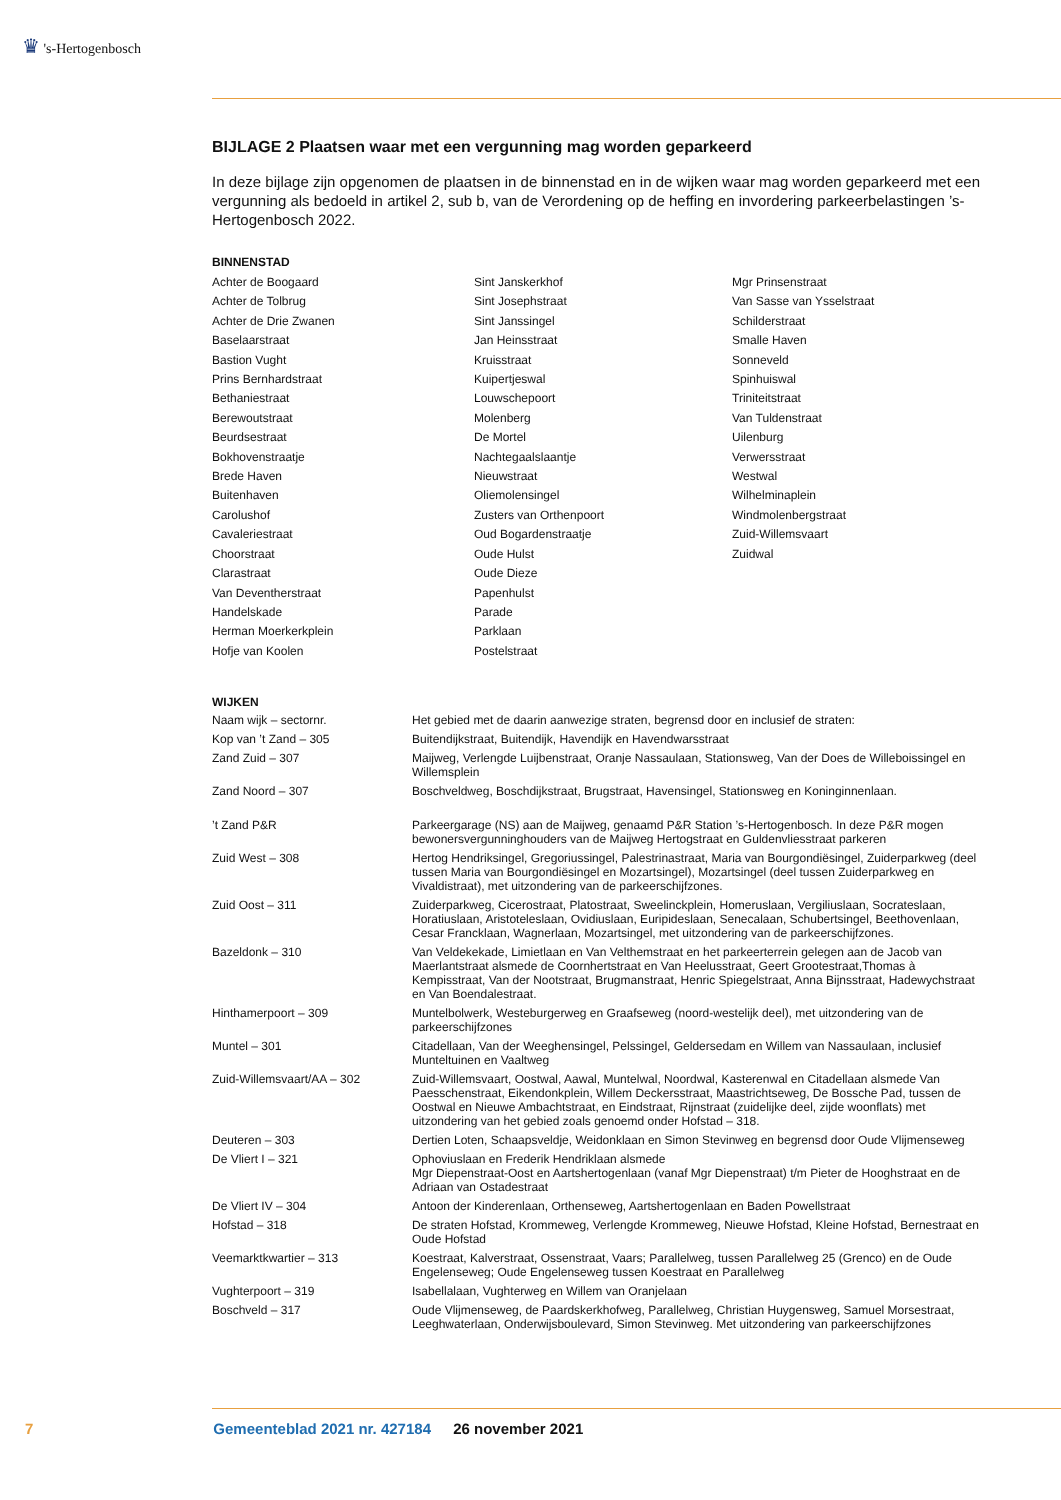♛ 's-Hertogenbosch
BIJLAGE 2 Plaatsen waar met een vergunning mag worden geparkeerd
In deze bijlage zijn opgenomen de plaatsen in de binnenstad en in de wijken waar mag worden geparkeerd met een vergunning als bedoeld in artikel 2, sub b, van de Verordening op de heffing en invordering parkeerbelastingen ’s-Hertogenbosch 2022.
BINNENSTAD
Achter de Boogaard
Achter de Tolbrug
Achter de Drie Zwanen
Baselaarstraat
Bastion Vught
Prins Bernhardstraat
Bethaniestraat
Berewoutstraat
Beurdsestraat
Bokhovenstraatje
Brede Haven
Buitenhaven
Carolushof
Cavaleriestraat
Choorstraat
Clarastraat
Van Deventherstraat
Handelskade
Herman Moerkerkplein
Hofje van Koolen
Sint Janskerkhof
Sint Josephstraat
Sint Janssingel
Jan Heinsstraat
Kruisstraat
Kuipertjeswal
Louwschepoort
Molenberg
De Mortel
Nachtegaalslaantje
Nieuwstraat
Oliemolensingel
Zusters van Orthenpoort
Oud Bogardenstraatje
Oude Hulst
Oude Dieze
Papenhulst
Parade
Parklaan
Postelstraat
Mgr Prinsenstraat
Van Sasse van Ysselstraat
Schilderstraat
Smalle Haven
Sonneveld
Spinhuiswal
Triniteitstraat
Van Tuldenstraat
Uilenburg
Verwersstraat
Westwal
Wilhelminaplein
Windmolenbergstraat
Zuid-Willemsvaart
Zuidwal
WIJKEN
| Naam wijk – sectornr. | Het gebied met de daarin aanwezige straten, begrensd door en inclusief de straten: |
| Kop van ’t Zand – 305 | Buitendijkstraat, Buitendijk, Havendijk en Havendwarsstraat |
| Zand Zuid – 307 | Maijweg, Verlengde Luijbenstraat, Oranje Nassaulaan, Stationsweg, Van der Does de Willeboissingel en Willemsplein |
| Zand Noord – 307 | Boschveldweg, Boschdijkstraat, Brugstraat, Havensingel, Stationsweg en Koninginnenlaan. |
| ’t Zand P&R | Parkeergarage (NS) aan de Maijweg, genaamd P&R Station ’s-Hertogenbosch. In deze P&R mogen bewonersvergunninghouders van de Maijweg Hertogstraat en Guldenvliesstraat parkeren |
| Zuid West – 308 | Hertog Hendriksingel, Gregoriussingel, Palestrinastraat, Maria van Bourgondiësingel, Zuiderparkweg (deel tussen Maria van Bourgondiësingel en Mozartsingel), Mozartsingel (deel tussen Zuiderparkweg en Vivaldistraat), met uitzondering van de parkeerschijfzones. |
| Zuid Oost – 311 | Zuiderparkweg, Cicerostraat, Platostraat, Sweelinckplein, Homeruslaan, Vergiliuslaan, Socrateslaan, Horatiuslaan, Aristoteleslaan, Ovidiuslaan, Euripideslaan, Senecalaan, Schubertsingel, Beethovenlaan, Cesar Francklaan, Wagnerlaan, Mozartsingel, met uitzondering van de parkeerschijfzones. |
| Bazeldonk – 310 | Van Veldekekade, Limietlaan en Van Velthemstraat en het parkeerterrein gelegen aan de Jacob van Maerlantstraat alsmede de Coornhertstraat en Van Heelusstraat, Geert Grootestraat,Thomas à Kempisstraat, Van der Nootstraat, Brugmanstraat, Henric Spiegelstraat, Anna Bijnsstraat, Hadewychstraat en Van Boendalestraat. |
| Hinthamerpoort – 309 | Muntelbolwerk, Westeburgerweg en Graafseweg (noord-westelijk deel), met uitzondering van de parkeerschijfzones |
| Muntel – 301 | Citadellaan, Van der Weeghensingel, Pelssingel, Geldersedam en Willem van Nassaulaan, inclusief Munteltuinen en Vaaltweg |
| Zuid-Willemsvaart/AA – 302 | Zuid-Willemsvaart, Oostwal, Aawal, Muntelwal, Noordwal, Kasterenwal en Citadellaan alsmede Van Paesschenstraat, Eikendonkplein, Willem Deckersstraat, Maastrichtseweg, De Bossche Pad, tussen de Oostwal en Nieuwe Ambachtstraat, en Eindstraat, Rijnstraat (zuidelijke deel, zijde woonflats) met uitzondering van het gebied zoals genoemd onder Hofstad – 318. |
| Deuteren – 303 | Dertien Loten, Schaapsveldje, Weidonklaan en Simon Stevinweg en begrensd door Oude Vlijmenseweg |
| De Vliert I – 321 | Ophoviuslaan en Frederik Hendriklaan alsmede Mgr Diepenstraat-Oost en Aartshertogenlaan (vanaf Mgr Diepenstraat) t/m Pieter de Hooghstraat en de Adriaan van Ostadestraat |
| De Vliert IV – 304 | Antoon der Kinderenlaan, Orthenseweg, Aartshertogenlaan en Baden Powellstraat |
| Hofstad – 318 | De straten Hofstad, Krommeweg, Verlengde Krommeweg, Nieuwe Hofstad, Kleine Hofstad, Bernestraat en Oude Hofstad |
| Veemarktkwartier – 313 | Koestraat, Kalverstraat, Ossenstraat, Vaars; Parallelweg, tussen Parallelweg 25 (Grenco) en de Oude Engelenseweg; Oude Engelenseweg tussen Koestraat en Parallelweg |
| Vughterpoort – 319 | Isabellalaan, Vughterweg en Willem van Oranjelaan |
| Boschveld – 317 | Oude Vlijmenseweg, de Paardskerkhofweg, Parallelweg, Christian Huygensweg, Samuel Morsestraat, Leeghwaterlaan, Onderwijsboulevard, Simon Stevinweg. Met uitzondering van parkeerschijfzones |
7 Gemeenteblad 2021 nr. 427184 26 november 2021